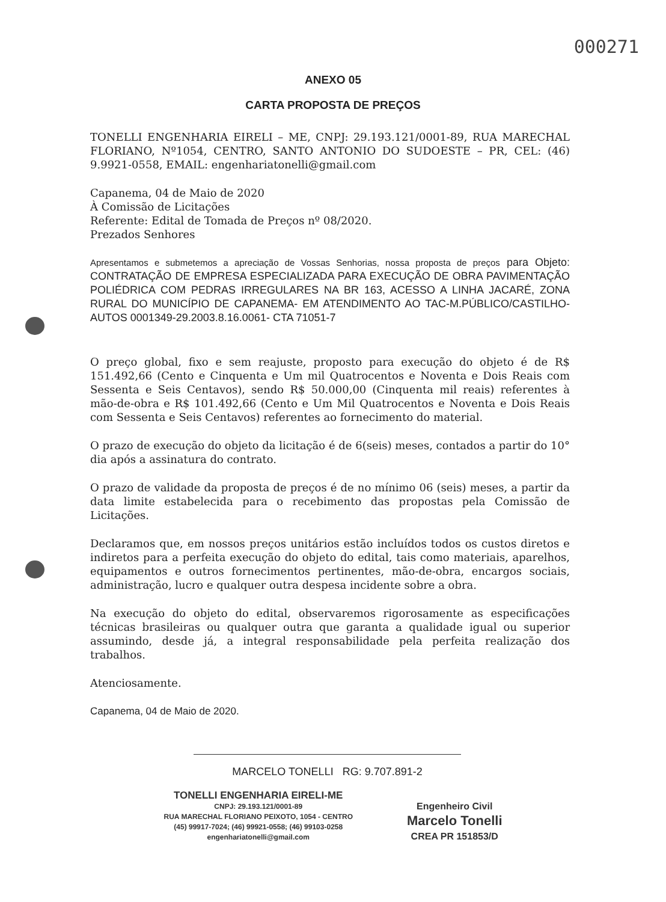000271
ANEXO 05
CARTA PROPOSTA DE PREÇOS
TONELLI ENGENHARIA EIRELI – ME, CNPJ: 29.193.121/0001-89, RUA MARECHAL FLORIANO, Nº1054, CENTRO, SANTO ANTONIO DO SUDOESTE – PR, CEL: (46) 9.9921-0558, EMAIL: engenhariatonelli@gmail.com
Capanema, 04 de Maio de 2020
À Comissão de Licitações
Referente: Edital de Tomada de Preços nº 08/2020.
Prezados Senhores
Apresentamos e submetemos a apreciação de Vossas Senhorias, nossa proposta de preços para Objeto: CONTRATAÇÃO DE EMPRESA ESPECIALIZADA PARA EXECUÇÃO DE OBRA PAVIMENTAÇÃO POLIÉDRICA COM PEDRAS IRREGULARES NA BR 163, ACESSO A LINHA JACARÉ, ZONA RURAL DO MUNICÍPIO DE CAPANEMA- EM ATENDIMENTO AO TAC-M.PÚBLICO/CASTILHO-AUTOS 0001349-29.2003.8.16.0061- CTA 71051-7
O preço global, fixo e sem reajuste, proposto para execução do objeto é de R$ 151.492,66 (Cento e Cinquenta e Um mil Quatrocentos e Noventa e Dois Reais com Sessenta e Seis Centavos), sendo R$ 50.000,00 (Cinquenta mil reais) referentes à mão-de-obra e R$ 101.492,66 (Cento e Um Mil Quatrocentos e Noventa e Dois Reais com Sessenta e Seis Centavos) referentes ao fornecimento do material.
O prazo de execução do objeto da licitação é de 6(seis) meses, contados a partir do 10° dia após a assinatura do contrato.
O prazo de validade da proposta de preços é de no mínimo 06 (seis) meses, a partir da data limite estabelecida para o recebimento das propostas pela Comissão de Licitações.
Declaramos que, em nossos preços unitários estão incluídos todos os custos diretos e indiretos para a perfeita execução do objeto do edital, tais como materiais, aparelhos, equipamentos e outros fornecimentos pertinentes, mão-de-obra, encargos sociais, administração, lucro e qualquer outra despesa incidente sobre a obra.
Na execução do objeto do edital, observaremos rigorosamente as especificações técnicas brasileiras ou qualquer outra que garanta a qualidade igual ou superior assumindo, desde já, a integral responsabilidade pela perfeita realização dos trabalhos.
Atenciosamente.
Capanema, 04 de Maio de 2020.
MARCELO TONELLI RG: 9.707.891-2
TONELLI ENGENHARIA EIRELI-ME
CNPJ: 29.193.121/0001-89
RUA MARECHAL FLORIANO PEIXOTO, 1054 - CENTRO
(45) 99917-7024; (46) 99921-0558; (46) 99103-0258
engenhariatonelli@gmail.com
Engenheiro Civil
Marcelo Tonelli
CREA PR 151853/D